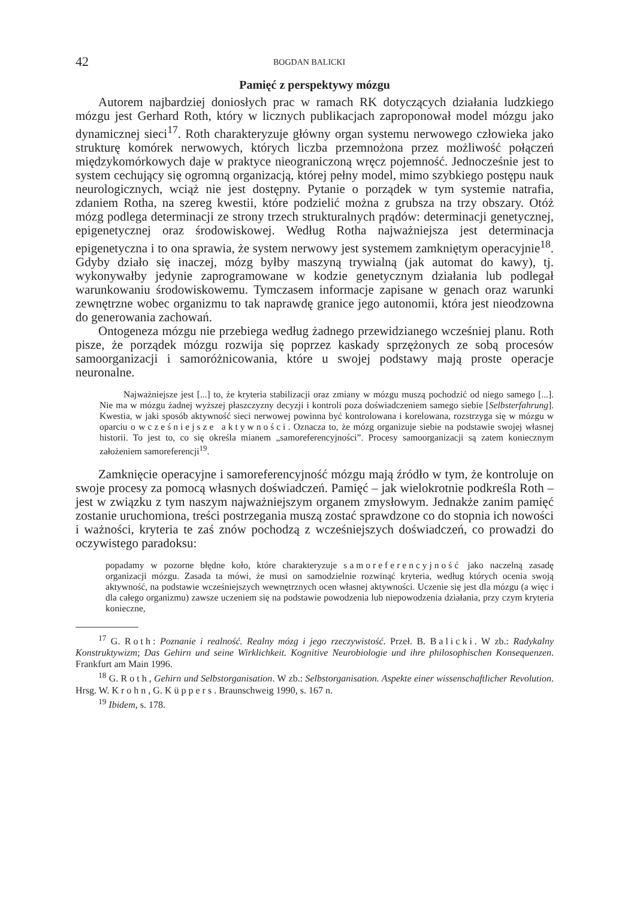42 BOGDAN BALICKI
Pamięć z perspektywy mózgu
Autorem najbardziej doniosłych prac w ramach RK dotyczących działania ludzkiego mózgu jest Gerhard Roth, który w licznych publikacjach zaproponował model mózgu jako dynamicznej sieci<sup>17</sup>. Roth charakteryzuje główny organ systemu nerwowego człowieka jako strukturę komórek nerwowych, których liczba przemnożona przez możliwość połączeń międzykomórkowych daje w praktyce nieograniczoną wręcz pojemność. Jednocześnie jest to system cechujący się ogromną organizacją, której pełny model, mimo szybkiego postępu nauk neurologicznych, wciąż nie jest dostępny. Pytanie o porządek w tym systemie natrafia, zdaniem Rotha, na szereg kwestii, które podzielić można z grubsza na trzy obszary. Otóż mózg podlega determinacji ze strony trzech strukturalnych prądów: determinacji genetycznej, epigenetycznej oraz środowiskowej. Według Rotha najważniejsza jest determinacja epigenetyczna i to ona sprawia, że system nerwowy jest systemem zamkniętym operacyjnie<sup>18</sup>. Gdyby działo się inaczej, mózg byłby maszyną trywialną (jak automat do kawy), tj. wykonywałby jedynie zaprogramowane w kodzie genetycznym działania lub podlegał warunkowaniu środowiskowemu. Tymczasem informacje zapisane w genach oraz warunki zewnętrzne wobec organizmu to tak naprawdę granice jego autonomii, która jest nieodzowna do generowania zachowań.
Ontogeneza mózgu nie przebiega według żadnego przewidzianego wcześniej planu. Roth pisze, że porządek mózgu rozwija się poprzez kaskady sprzężonych ze sobą procesów samoorganizacji i samoróżnicowania, które u swojej podstawy mają proste operacje neuronalne.
Najważniejsze jest [...] to, że kryteria stabilizacji oraz zmiany w mózgu muszą pochodzić od niego samego [...]. Nie ma w mózgu żadnej wyższej płaszczyzny decyzji i kontroli poza doświadczeniem samego siebie [Selbsterfahrung]. Kwestia, w jaki sposób aktywność sieci nerwowej powinna być kontrolowana i korelowana, rozstrzyga się w mózgu w oparciu o wcześniejsze aktywności. Oznacza to, że mózg organizuje siebie na podstawie swojej własnej historii. To jest to, co się określa mianem „samoreferencyjności”. Procesy samoorganizacji są zatem koniecznym założeniem samoreferencji<sup>19</sup>.
Zamknięcie operacyjne i samoreferencyjność mózgu mają źródło w tym, że kontroluje on swoje procesy za pomocą własnych doświadczeń. Pamięć – jak wielokrotnie podkreśla Roth – jest w związku z tym naszym najważniejszym organem zmysłowym. Jednakże zanim pamięć zostanie uruchomiona, treści postrzegania muszą zostać sprawdzone co do stopnia ich nowości i ważności, kryteria te zaś znów pochodzą z wcześniejszych doświadczeń, co prowadzi do oczywistego paradoksu:
popadamy w pozorne błędne koło, które charakteryzuje samoreferencyjność jako naczelną zasadę organizacji mózgu. Zasada ta mówi, że musi on samodzielnie rozwinąć kryteria, według których ocenia swoją aktywność, na podstawie wcześniejszych wewnętrznych ocen własnej aktywności. Uczenie się jest dla mózgu (a więc i dla całego organizmu) zawsze uczeniem się na podstawie powodzenia lub niepowodzenia działania, przy czym kryteria konieczne,
<sup>17</sup> G. Roth: Poznanie i realność. Realny mózg i jego rzeczywistość. Przeł. B. Balicki. W zb.: Radykalny Konstruktywizm; Das Gehirn und seine Wirklichkeit. Kognitive Neurobiologie und ihre philosophischen Konsequenzen. Frankfurt am Main 1996.
<sup>18</sup> G. Roth, Gehirn und Selbstorganisation. W zb.: Selbstorganisation. Aspekte einer wissenschaftlicher Revolution. Hrsg. W. Krohn, G. Küppers. Braunschweig 1990, s. 167 n.
<sup>19</sup> Ibidem, s. 178.